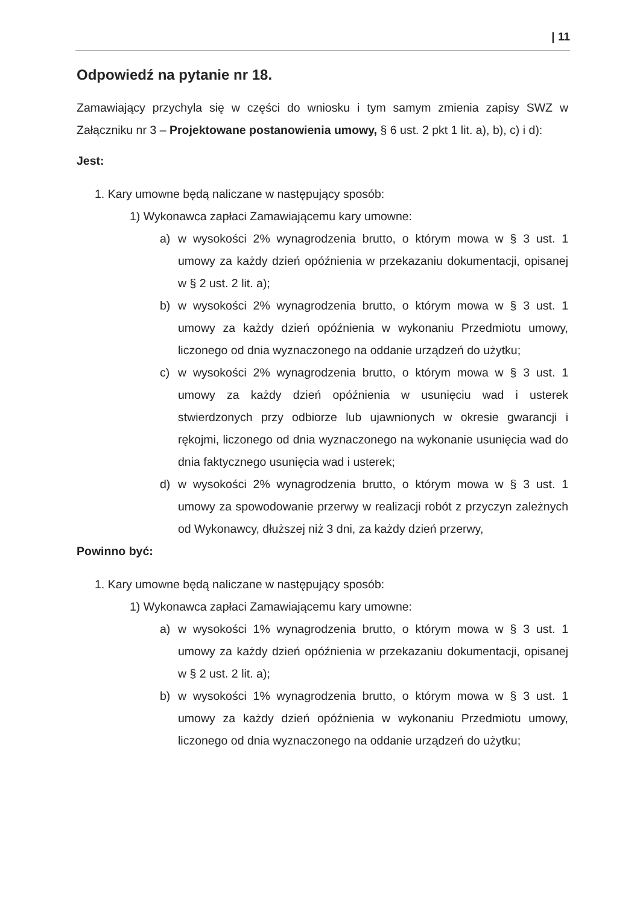| 11
Odpowiedź na pytanie nr 18.
Zamawiający przychyla się w części do wniosku i tym samym zmienia zapisy SWZ w Załączniku nr 3 – Projektowane postanowienia umowy, § 6 ust. 2 pkt 1 lit. a), b), c) i d):
Jest:
1. Kary umowne będą naliczane w następujący sposób:
1) Wykonawca zapłaci Zamawiającemu kary umowne:
a) w wysokości 2% wynagrodzenia brutto, o którym mowa w § 3 ust. 1 umowy za każdy dzień opóźnienia w przekazaniu dokumentacji, opisanej w § 2 ust. 2 lit. a);
b) w wysokości 2% wynagrodzenia brutto, o którym mowa w § 3 ust. 1 umowy za każdy dzień opóźnienia w wykonaniu Przedmiotu umowy, liczonego od dnia wyznaczonego na oddanie urządzeń do użytku;
c) w wysokości 2% wynagrodzenia brutto, o którym mowa w § 3 ust. 1 umowy za każdy dzień opóźnienia w usunięciu wad i usterek stwierdzonych przy odbiorze lub ujawnionych w okresie gwarancji i rękojmi, liczonego od dnia wyznaczonego na wykonanie usunięcia wad do dnia faktycznego usunięcia wad i usterek;
d) w wysokości 2% wynagrodzenia brutto, o którym mowa w § 3 ust. 1 umowy za spowodowanie przerwy w realizacji robót z przyczyn zależnych od Wykonawcy, dłuższej niż 3 dni, za każdy dzień przerwy,
Powinno być:
1. Kary umowne będą naliczane w następujący sposób:
1) Wykonawca zapłaci Zamawiającemu kary umowne:
a) w wysokości 1% wynagrodzenia brutto, o którym mowa w § 3 ust. 1 umowy za każdy dzień opóźnienia w przekazaniu dokumentacji, opisanej w § 2 ust. 2 lit. a);
b) w wysokości 1% wynagrodzenia brutto, o którym mowa w § 3 ust. 1 umowy za każdy dzień opóźnienia w wykonaniu Przedmiotu umowy, liczonego od dnia wyznaczonego na oddanie urządzeń do użytku;